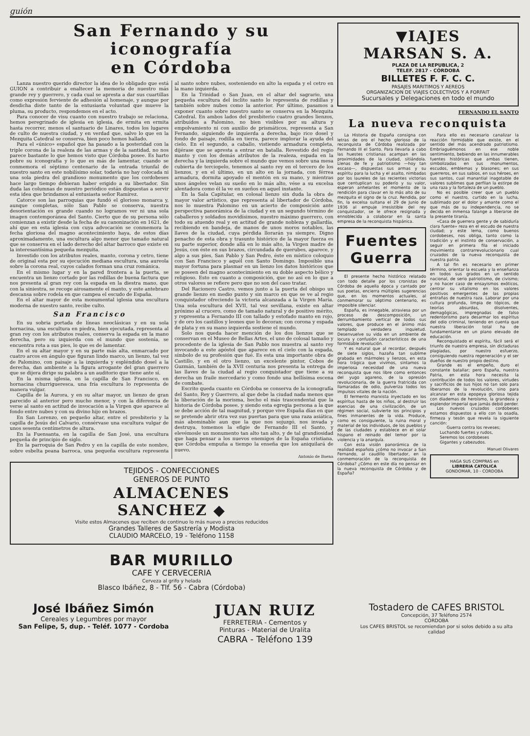guión
San Fernando y su iconografía
en Córdoba
Lanza nuestro querido director la idea de lo obligado que está GUION a contribuir a enaltecer la memoria de nuestro más grande rey y guerrero, y cada cual se apresta a dar sus cuartillas como expresión ferviente de adhesión al homenaje, y aunque por desdicha diste tanto de la entusiasta voluntad que mueve la pluma, su producto, respondemos en el acto.
Para conocer de visu cuanto con nuestro trabajo se relaciona, hemos peregrinado de iglesia en iglesia, de ermita en ermita hasta recorrer, menos el santuario de Linares, todos los lugares de culto de nuestra ciudad, y en verdad que, salvo lo que en la Mezquita Catedral se conserva, bien poco hemos hallado.
Para el «único» español que ha pasado a la posteridad con la triple corona de la realeza de las armas y de la santidad, no nos parece bastante lo que hemos visto que Córdoba posee. Es harto pobre su iconografía y lo que es más de lamentar, cuando se conmemora el séptimo centenario de la entrada triunfal de nuestro santo en este nobilísimo solar, todavía no hay colocada ni una sola piedra del grandioso monumento que los cordobeses hace largo tiempo debieran haber erigido a su libertador. Sin duda las columnas de nuestro periódico están dispuestas a servir esta idea que brindamos al entusiasta señor Ramírez.
Catorce son las parroquias que fundó el glorioso monarca y, aunque completas, sólo San Pablo se conserva, nuestra desorientación es grande cuando no logramos ver ni una sola imagen contemporánea del Santo. Cierto que de su persona sólo comienzan a existir desde la fecha de su canonización en 1621, de ahí que en esta iglesia con cuya advocación se conmemora la fecha gloriosa del magno acontecimiento haya, de estos días aproximadamente, una escultura algo menor que tamaño natural que se conserva en el lado derecho del altar barroco que existe en la interesantísima pequeña mezquita.
Investido con los atributos reales, manto, corona y cetro, tiene de original esta por su ejecución mediana escultura, una aureola sobre la corona real, cuyos calados forman una cruz románica.
En el mismo lugar y en la pared frontera a la puerta, se encuentra un lienzo cortado por las rodillas de buena factura que nos presenta al gran rey con la espada en la diestra mano, que con la siniestra, se recoge airosamente el manto, y este antebrazo descansa sobre rodela en que campea el escudo de España.
En el altar mayor de esta monumental iglesia una escultura moderna de nuestro santo, recibe culto.
San Francisco
En su sobria portada de líneas neoclásicas y en su sola hornacina, una escultura en piedra, bien ejecutada, representa al gran rey con los atributos reales, conserva la espada en la mano derecha, pero su izquierda con el mundo que sostenía, se encuentra rota a sus pies, lo que es de lamentar.
En el su altar mayor y en su parte más alta, enmarcado por cuatro arcos en ángulo que figuran lindo marco, un lienzo, tal vez de Palomino, con paisaje a la izquierda y espléndido dosel a la derecha, dan ambiente a la figura arrogante del gran guerrero que se dijera dirige su palabra a un auditorio que tiene ante sí.
En la misma iglesia, en la capilla de San Francisco, en hornacina churrigueresca, una fría escultura lo representa de manera vulgar.
Capilla de la Aurora, y en su altar mayor, un lienzo de gran parecido al anterior pero mucho menor, y con la diferencia de verse al santo en actitud de invocación a la Virgen que aparece al fondo entre nubes y con su divino hijo en brazos.
En San Lorenzo, en pequeño altar, entre el presbiterio y la capilla de Jesús del Calvario, consérvase una escultura vulgar de unos sesenta centímetros de altura.
En la Fuensanta, en la capilla de San José, una escultura pequeña de principio de siglo.
En la parroquia de San Pedro y en la capilla de este nombre, sobre esbelta peana barroca, una pequeña escultura representa al santo sobre nubes, sosteniendo en alto la espada y el cetro en la mano izquierda.
En la Trinidad o San Juan, en el altar del sagrario, una pequeña escultura del ínclito santo lo representa de rodillas y también sobre nubes como la anterior. Por último, pasamos a exponer cuanto sobre nuestro santo se conserva en la Mezquita Catedral. En ambos lados del presbiterio cuatro grandes lienzos, atribuídos a Palomino, no bien visibles por su altura y empolvamiento ni con auxilio de prismáticos, representa a San Fernando, siguiendo de izquierda a derecha, bajo rico dosel y fondo de paisaje, rodilla en tierra, parece implorar la ayuda del cielo. En el segundo, a caballo, vistiendo armadura completa, dijérase que se apresta a entrar en batalla. Revestido del regio manto y con los demás atributos de la realeza, espada en la derecha y la izquierda sobre el mundo que vemos sobre una mesa cubierta de terciopelo, tenemos al santo rey en el tercero de los lienzos, y en el último, en un alto en la jornada, con férrea armadura, dormita apoyado el mentón en su mano, y mientras unos ángeles velan su sueño en lo más alto, vése a su excelsa alentadora como él la ve en sueños en aquel instante.
En la Sala Capitular, en colosal lienzo sin duda la obra de mayor valor artístico, que representa al libertador de Córdoba, nos lo muestra Palomino en un acierto de composición ante perspectiva panorámica de la ciudad y en un segundo término de caballeros y soldados movidísimos, nuestro máximo guerrero, con todo su atuendo real y en actitud de grande nobleza y gallardía, recibiendo en bandeja, de manos de unos moros notables, las llaves de la ciudad, cuya pérdida llorarán ya siempre. Digno penacho de esta obra y trasunto histórico de la mayor fuerza es su parte superior, donde allá en lo más alto, la Virgen madre de Jesús, con éste en sus brazos, circundada de querubes, aparece, y algo a sus pies, San Pablo y San Pedro, éste en místico coloquio con San Francisco y aquél con Santo Domingo. Imposible una mayor fortuna para plasmar en un lienzo los datos históricos que se poseen del magno acontecimiento en su doble aspecto bélico y religioso. Esto en cuanto a composición, que no así en lo que a otros valores se refiere pero que no son del caso tratar.
Del Racionero Castro, vemos junto a la puerta del obispo un grande lienzo en medio punto y sin marco en que se ve al regio conquistador ofreciendo la victoria alcanzada a la Virgen María. Una sola escultura del XVII, tal vez sevillana, existe en altar próximo al crucero, como de tamaño natural y de positivo mérito, y representa a Fernando III con tallado y estofado manto en rojo, y de oro los castillos y leones que lo decoran; con corona y espada de plata y en su mano izquierda sostiene el mundo.
Solo nos queda hacer mención de los dos lienzos que se conservan en el Museo de Bellas Artes, el uno de colosal tamaño y procedente de la iglesia de San Pablo nos muestra al santo rey invocando a este apóstol que aparece en el cielo con la espada, símbolo de su profesión que fué. Es esta una importante obra de Castillo, y en el otro lienzo, un excelente pintor, Cobos de Guzmán, también de la XVII centuria nos presenta la entrega de las llaves de la ciudad al regio conquistador que tiene a su derecha un fraile mercedario y como fondo una bellísima escena de combate.
Escrito queda cuanto en Córdoba se conserva de la iconografía del Santo, Rey y Guerrero, al que debe la ciudad nada menos que la liberación de la morisma, hecho el más trascendental que la historia de Córdoba posee, y siendo esta egregia persona a la que se debe acción de tal magnitud, y porque vive España días en que se pretende abrir otra vez sus puertas para que una raza asiática, más abominable aun que la que nos sojuzgó, nos invada y destruya, tomemos la efigie de Fernando III el Santo, y elevémosle un monumento tan alto tan alto, y de tal grandiosidad que haga pensar a los nuevos enemigos de la España cristiana, que Córdoba empuña a tiempo la enseña que los aniquilará de nuevo.
Antonio de Baena
TEJIDOS - CONFECCIONES
GENEROS DE PUNTO
ALMACENES
SANCHEZ ◆
Visite estos Almacenes que reciben de continuo lo más nuevo a precios reducidos
Grandes Talleres de Sastrería y Modista
CLAUDIO MARCELO, 19 - Teléfono 1158
BAR MURILLO
CAFE Y CERVECERIA
Cerveza al grifo y helada
Blasco Ibáñez, 8 - Tlf. 56 - Cabra (Córdoba)
▼IAJES
MARSAN S. A.
PLAZA DE LA REPUBLICA, 2
TELEF. 2817 - CÓRDOBA
BILLETES F. F. C. C.
PASAJES MARITIMOS Y AEREOS
ORGANIZACION DE VIAJES COLECTIVOS Y A FORFAIT
Sucursales y Delegaciones en todo el mundo
FERNANDO EL SANTO
La nueva reconquista
La Historia de España consigna con letras de oro el hecho glorioso de la reconquista de Córdoba realizada por Fernando III el Santo. Para llevarla a cabo las huestes cristianas acampan en las proximidades de la ciudad, sitiándola. Llenas de fe y patriotismo —hoy tan escaso—, dispuestas sus armas y su espíritu para la lucha y el asalto, nimbadas por los laureles de las recientes victorias que centuplican su poderío y su valor, esperan anhelantes el momento de la rendición para clavar en lo más alto de su mezquita el signo de la cruz. Rendida, por fin, la excelsa sultana el 29 de Junio de 1936 al empuje irresistible del rey conquistador, se le ofrece resignada y ennoblecida a colaborar en la santa empresa de la reconquista hispánica.
Fuentes
Guerra
El presente hecho histórico relatado con todo detalle por los cronistas de Córdoba de aquella época y cantado por sus poetas, encierra múltiples sugerencias que, en los momentos actuales, al conmemorar su séptimo centenario, es imposible silenciar.
España, es innegable, atraviesa por un proceso de descomposición, un derrumbamiento vertical de todos sus valores, que produce en el ánimo más templado verdadera inquietud. Desenvuelve su vida en un ambiente de locura y confusión característicos de una formidable revolución.
Y es natural que al recordar, después de siete siglos, hazaña tan sublime grabada en mármoles y lienzos, en esta hora trágica que vivimos, sintamos la imperiosa necesidad de una nueva reconquista que nos libre como entonces del yugo agareno, de la opresión revolucionaria, de la guerra fratricida con llamaradas de odio, pulveriza todos los impulsos vitales de la nación.
El fermento marxista inyectado en los espíritus hasta de los niños, al destruir las esencias de una civilización, de un régimen social, subvierte los principios y fines inmanentes de la vida. Produce, como es consiguiente, la ruina moral y material de los individuos, de los pueblos y de las ciudades y establece en el solar hispano el reinado del temor por la violencia y la anarquía.
Con esta visión panorámica de la realidad española ¿cómo no invocar a San Fernando, al caudillo libertador, en la conmemoración de la reconquista de Córdoba? ¿Cómo en este día no pensar en la nueva reconquista de Córdoba y de España?
Para ello es necesario canalizar la reacción formidable que existe, en el sentido del más acendrado patriotismo. Embriaguémonos en ese noble sentimiento, bebiendo en las innumerables fuentes históricas que ambas tienen, simbolizadas en sus monumentos, escudos, emblemas y blasones; en sus guerreros, en sus sabios, en sus héroes, en sus santos, cual manantial inagotable de valores sublimes que perfilan la estirpe de una raza y la fortaleza de un pueblo.
No es posible creer que un pueblo como el nuestro, curtido en la lucha, sublimado por el dolor y amante como el que más de su independencia, no se decida en inmensa falange a liberarse de la presente tiranía.
«Casa de guerrera gente y de sabiduría clara fuente» reza en el escudo de nuestra ciudad; y este lema, como buenos cordobeses, nos obliga, tanto como la tradición y el instinto de conservación, a seguir en primera fila el iniciado movimiento contrarrevolucionario cual cruzados de la nueva reconquista de nuestra patria.
A tal fin es necesario en primer término, orientar la escuela y la enseñanza en todos sus grados en un sentido nacional, de serio patriotismo, de civismo; y no hacer caso de ensayismos exóticos, centrar su vitalismo en los valores positivos emergentes de las propias entrañas de nuestra raza. Laborar por una cultura profunda, limpia de tópicos, de teorías absurdas, disolventes, demagógicas, impregnadas de falso redentorismo para desarmar los espíritus del odio criminal, teniendo en cuenta que nuestra liberación total ha de fundamentarse en un plano elevado de educación.
Reconquistado el espíritu, fácil será el triunfo de nuestra empresa, sin dictaduras plagiadas, por nuestro esfuerzo, consiguiendo nuestra regeneración y el ser dueños de nuestro propio destino.
Grande es el empeño, duro el constante batallar; pero España, nuestra Patria, en esta hora necesita la contribución de todos los valores, virtudes y sacrificios de sus hijos no tan solo para liberarnos de la revolución, sino para alcanzar en esta epopeya gloriosa tejida con diademas de heroísmo, la grandeza y esplendor imperial que jamás debió perder.
Los nuevos cruzados cordobeses estamos dispuestos a ello con la osadía, firmeza y tesón que revela la siguiente canción:
Guerra contra los reveses;
Luchando fuertes y rudos,
Seremos los cordobeses
Gigantes y cabezudos.
Manuel Olivares
HAGA SUS COMPRAS en
LIBRERIA CATOLICA
GONDOMAR, 10 - CORDOBA
José Ibáñez Simón
Cereales y Legumbres por mayor
San Felipe, 5, dup. - Teléf. 1077 - Cordoba
JUAN RUIZ
FERRETERIA - Cementos y
Pinturas - Material de Uralita
CABRA - Teléfono 139
Tostadero de CAFES BRISTOL
Concepción, 37 Teléfono 2574
CÓRDOBA
Los CAFES BRISTOL se recomiendan por si solos debido a su alta calidad